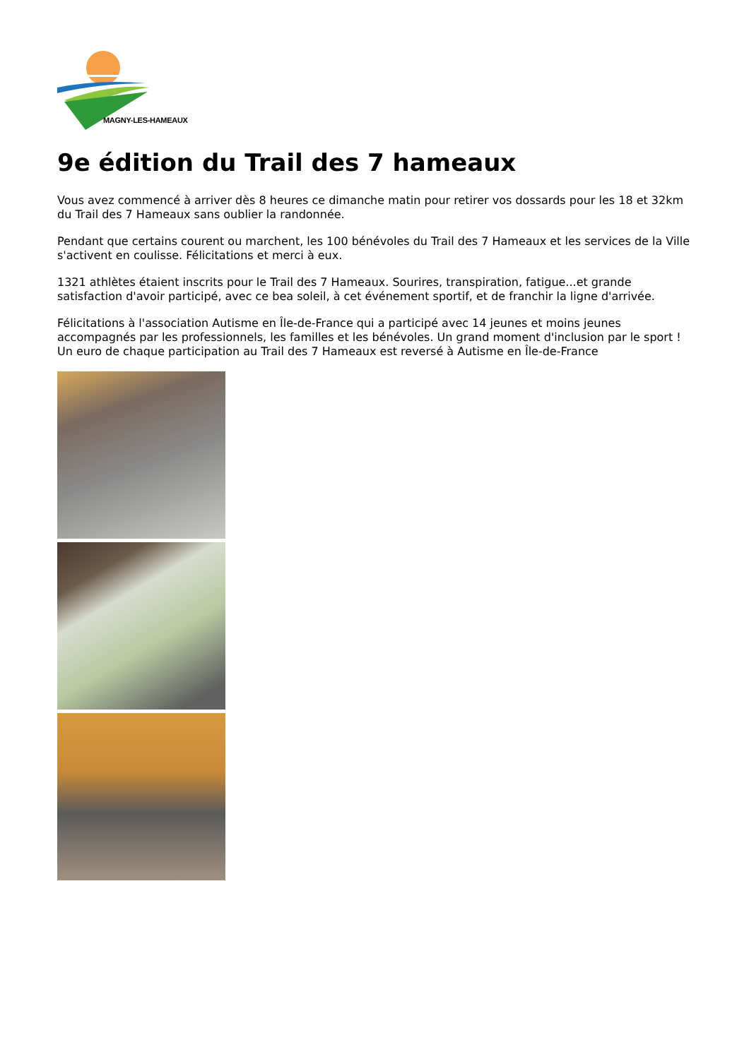MAGNY-LES-HAMEAUX
9e édition du Trail des 7 hameaux
Vous avez commencé à arriver dès 8 heures ce dimanche matin pour retirer vos dossards pour les 18 et 32km du Trail des 7 Hameaux sans oublier la randonnée.
Pendant que certains courent ou marchent, les 100 bénévoles du Trail des 7 Hameaux et les services de la Ville s'activent en coulisse. Félicitations et merci à eux.
1321 athlètes étaient inscrits pour le Trail des 7 Hameaux. Sourires, transpiration, fatigue...et grande satisfaction d'avoir participé, avec ce bea soleil, à cet événement sportif, et de franchir la ligne d'arrivée.
Félicitations à l'association Autisme en Île-de-France qui a participé avec 14 jeunes et moins jeunes accompagnés par les professionnels, les familles et les bénévoles. Un grand moment d'inclusion par le sport ! Un euro de chaque participation au Trail des 7 Hameaux est reversé à Autisme en Île-de-France